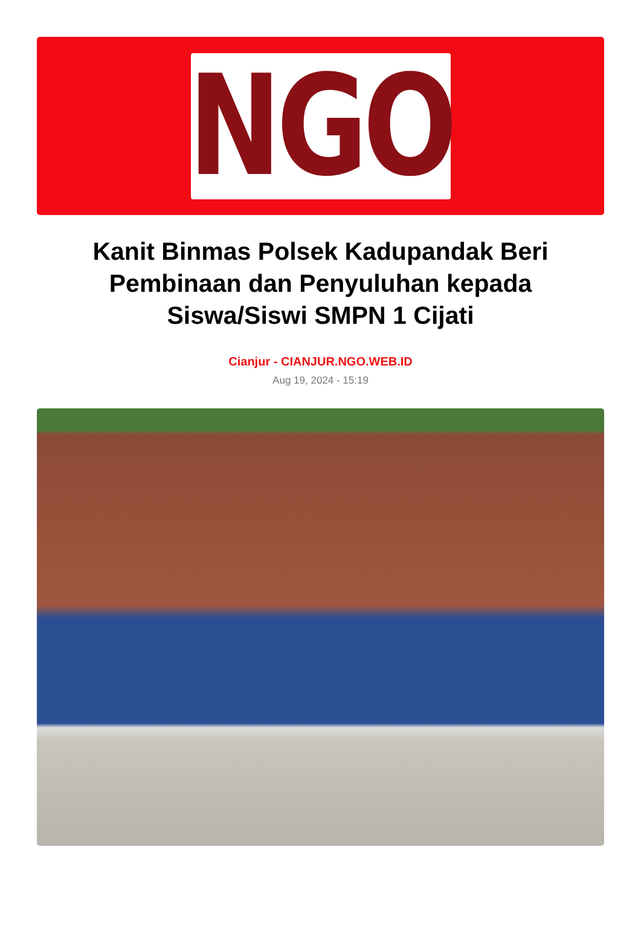NGO
Kanit Binmas Polsek Kadupandak Beri Pembinaan dan Penyuluhan kepada Siswa/Siswi SMPN 1 Cijati
Cianjur - CIANJUR.NGO.WEB.ID
Aug 19, 2024 - 15:19